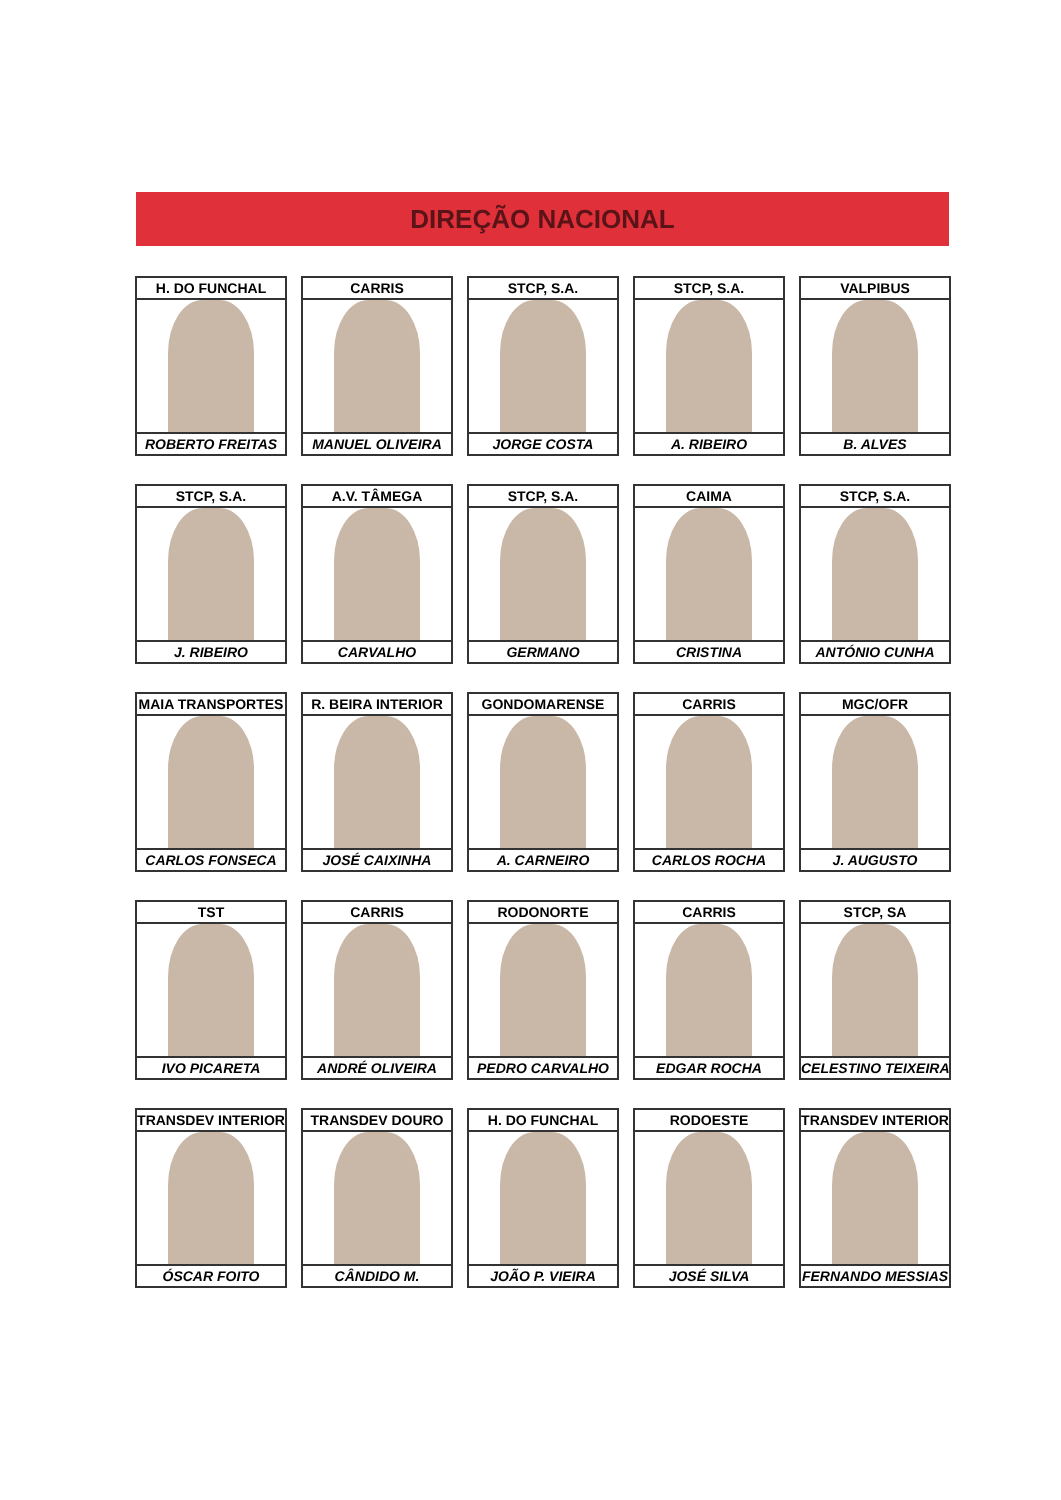DIREÇÃO NACIONAL
H. DO FUNCHAL
ROBERTO FREITAS
CARRIS
MANUEL OLIVEIRA
STCP, S.A.
JORGE COSTA
STCP, S.A.
A. RIBEIRO
VALPIBUS
B. ALVES
STCP, S.A.
J. RIBEIRO
A.V. TÂMEGA
CARVALHO
STCP, S.A.
GERMANO
CAIMA
CRISTINA
STCP, S.A.
ANTÓNIO CUNHA
MAIA TRANSPORTES
CARLOS FONSECA
R. BEIRA INTERIOR
JOSÉ CAIXINHA
GONDOMARENSE
A. CARNEIRO
CARRIS
CARLOS ROCHA
MGC/OFR
J. AUGUSTO
TST
IVO PICARETA
CARRIS
ANDRÉ OLIVEIRA
RODONORTE
PEDRO CARVALHO
CARRIS
EDGAR ROCHA
STCP, SA
CELESTINO TEIXEIRA
TRANSDEV INTERIOR
ÓSCAR FOITO
TRANSDEV DOURO
CÂNDIDO M.
H. DO FUNCHAL
JOÃO P. VIEIRA
RODOESTE
JOSÉ SILVA
TRANSDEV INTERIOR
FERNANDO MESSIAS